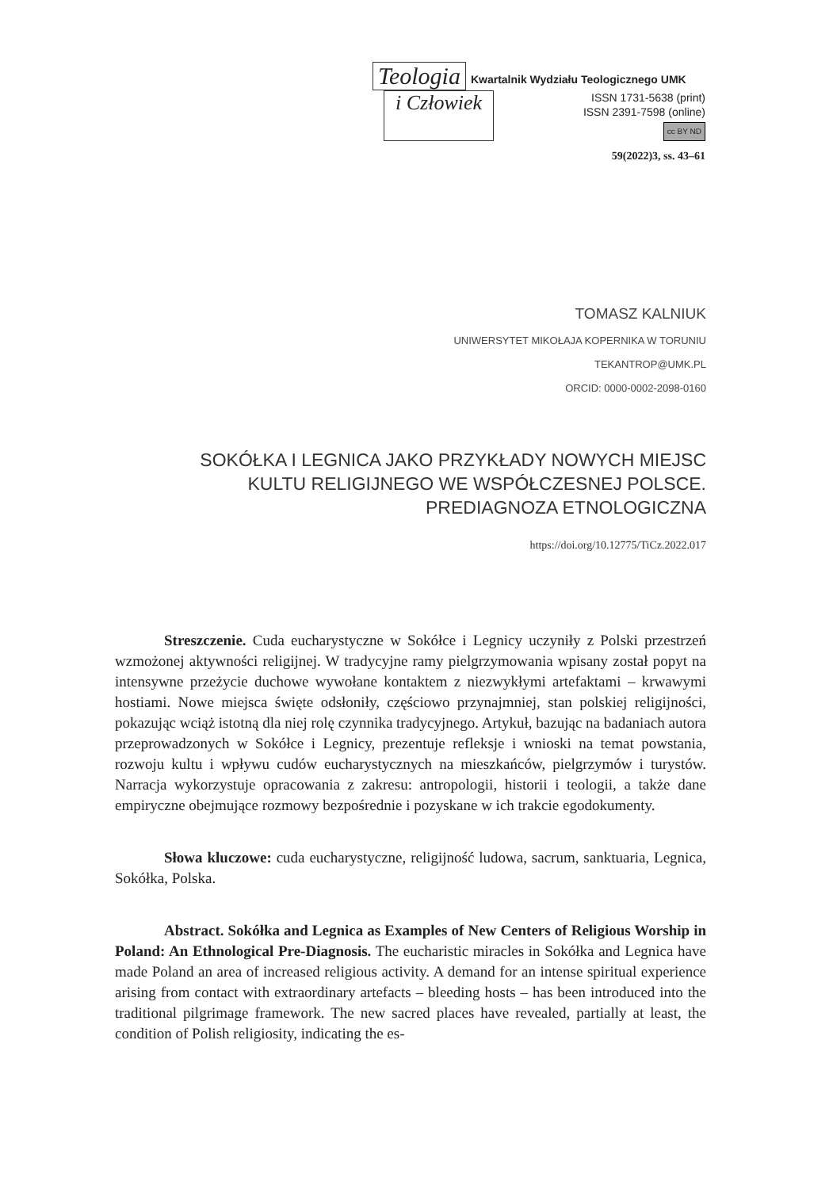Teologia Kwartalnik Wydziału Teologicznego UMK
i Człowiek
ISSN 1731-5638 (print)
ISSN 2391-7598 (online)
cc BY ND
59(2022)3, ss. 43–61
TOMASZ KALNIUK
UNIWERSYTET MIKOŁAJA KOPERNIKA W TORUNIU
TEKANTROP@UMK.PL
ORCID: 0000-0002-2098-0160
SOKÓŁKA I LEGNICA JAKO PRZYKŁADY NOWYCH MIEJSC
KULTU RELIGIJNEGO WE WSPÓŁCZESNEJ POLSCE.
PREDIAGNOZA ETNOLOGICZNA
https://doi.org/10.12775/TiCz.2022.017
Streszczenie. Cuda eucharystyczne w Sokółce i Legnicy uczyniły z Polski przestrzeń wzmożonej aktywności religijnej. W tradycyjne ramy pielgrzymowania wpisany został popyt na intensywne przeżycie duchowe wywołane kontaktem z niezwykłymi artefaktami – krwawymi hostiami. Nowe miejsca święte odsłoniły, częściowo przynajmniej, stan polskiej religijności, pokazując wciąż istotną dla niej rolę czynnika tradycyjnego. Artykuł, bazując na badaniach autora przeprowadzonych w Sokółce i Legnicy, prezentuje refleksje i wnioski na temat powstania, rozwoju kultu i wpływu cudów eucharystycznych na mieszkańców, pielgrzymów i turystów. Narracja wykorzystuje opracowania z zakresu: antropologii, historii i teologii, a także dane empiryczne obejmujące rozmowy bezpośrednie i pozyskane w ich trakcie egodokumenty.
Słowa kluczowe: cuda eucharystyczne, religijność ludowa, sacrum, sanktuaria, Legnica, Sokółka, Polska.
Abstract. Sokółka and Legnica as Examples of New Centers of Religious Worship in Poland: An Ethnological Pre-Diagnosis. The eucharistic miracles in Sokółka and Legnica have made Poland an area of increased religious activity. A demand for an intense spiritual experience arising from contact with extraordinary artefacts – bleeding hosts – has been introduced into the traditional pilgrimage framework. The new sacred places have revealed, partially at least, the condition of Polish religiosity, indicating the es-